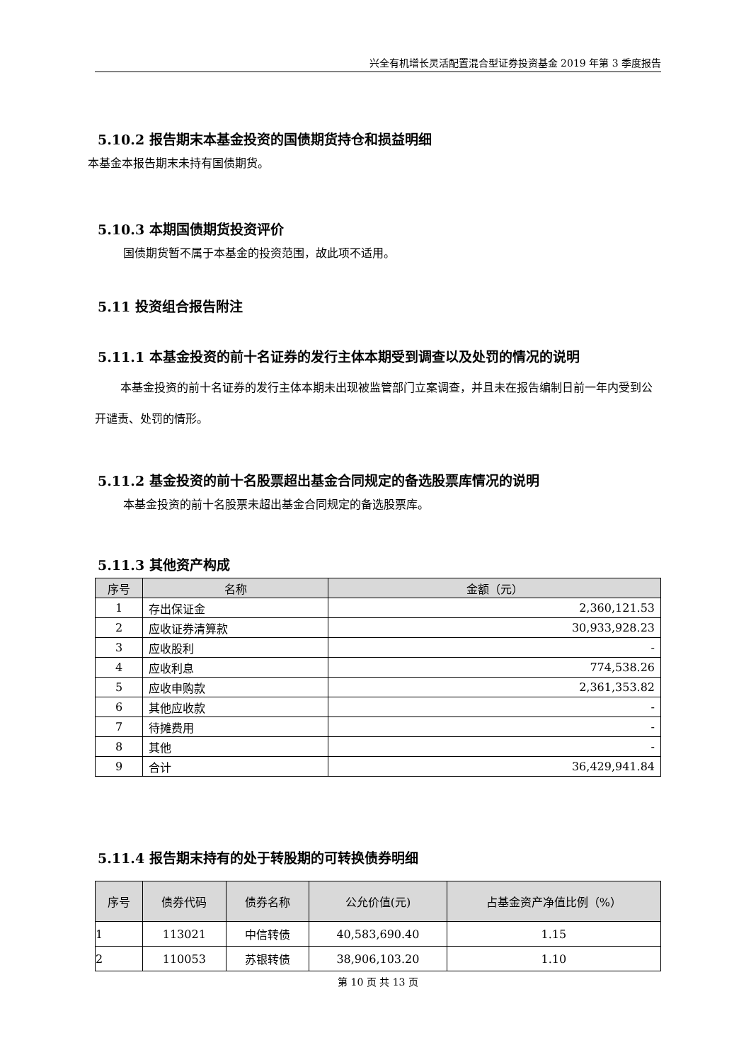兴全有机增长灵活配置混合型证券投资基金 2019 年第 3 季度报告
5.10.2 报告期末本基金投资的国债期货持仓和损益明细
本基金本报告期末未持有国债期货。
5.10.3 本期国债期货投资评价
国债期货暂不属于本基金的投资范围，故此项不适用。
5.11 投资组合报告附注
5.11.1 本基金投资的前十名证券的发行主体本期受到调查以及处罚的情况的说明
本基金投资的前十名证券的发行主体本期未出现被监管部门立案调查，并且未在报告编制日前一年内受到公开谴责、处罚的情形。
5.11.2 基金投资的前十名股票超出基金合同规定的备选股票库情况的说明
本基金投资的前十名股票未超出基金合同规定的备选股票库。
5.11.3 其他资产构成
| 序号 | 名称 | 金额（元） |
| --- | --- | --- |
| 1 | 存出保证金 | 2,360,121.53 |
| 2 | 应收证券清算款 | 30,933,928.23 |
| 3 | 应收股利 | - |
| 4 | 应收利息 | 774,538.26 |
| 5 | 应收申购款 | 2,361,353.82 |
| 6 | 其他应收款 | - |
| 7 | 待摊费用 | - |
| 8 | 其他 | - |
| 9 | 合计 | 36,429,941.84 |
5.11.4 报告期末持有的处于转股期的可转换债券明细
| 序号 | 债券代码 | 债券名称 | 公允价值(元) | 占基金资产净值比例（%） |
| --- | --- | --- | --- | --- |
| 1 | 113021 | 中信转债 | 40,583,690.40 | 1.15 |
| 2 | 110053 | 苏银转债 | 38,906,103.20 | 1.10 |
第 10 页 共 13 页